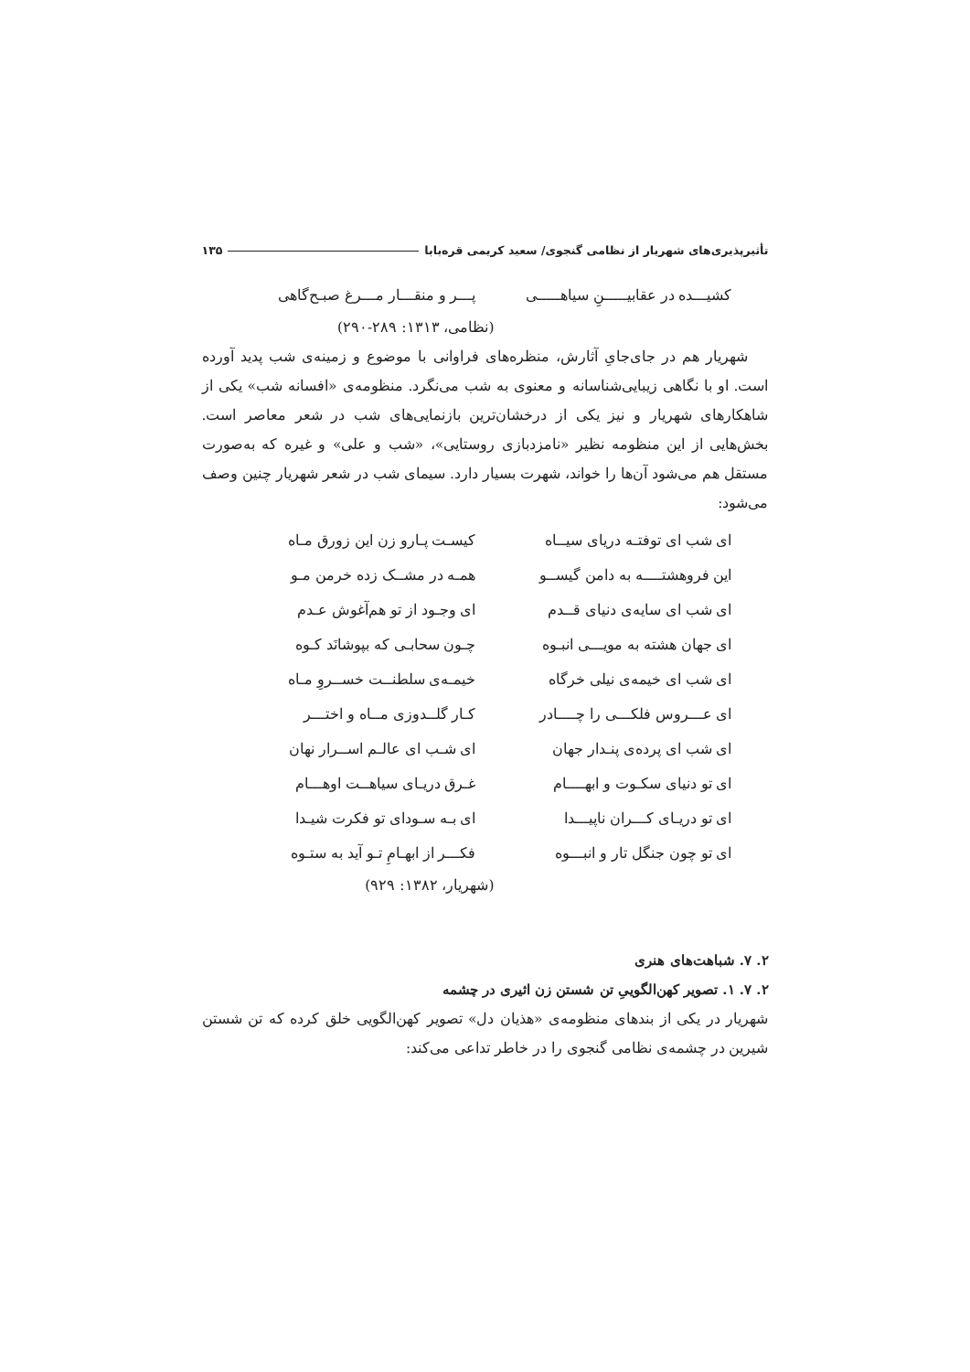تأثیرپذیری‌های شهریار از نظامی گنجوی/ سعید کریمی قره‌بابا ۱۳۵
| کشیـــده در عقابیـــــنِ سیاهـــــی | پـــر و منقـــار مـــرغ صبـح‌گاهی |
(نظامی، ۱۳۱۳: ۲۸۹-۲۹۰)
شهریار هم در جای‌جایِ آثارش، منظره‌های فراوانی با موضوع و زمینه‌ی شب پدید آورده است. او با نگاهی زیبایی‌شناسانه و معنوی به شب می‌نگرد. منظومه‌ی «افسانه شب» یکی از شاهکارهای شهریار و نیز یکی از درخشان‌ترین بازنمایی‌های شب در شعر معاصر است. بخش‌هایی از این منظومه نظیر «نامزدبازی روستایی»، «شب و علی» و غیره که به‌صورت مستقل هم می‌شود آن‌ها را خواند، شهرت بسیار دارد. سیمای شب در شعر شهریار چنین وصف می‌شود:
| ای شب ای توفتـه دریای سیــاه | کیسـت پـارو زن این زورق مـاه |
| این فروهشتــــه به دامن گیســو | همـه در مشــک زده خرمن مـو |
| ای شب ای سایه‌ی دنیای قــدم | ای وجـود از تو هم‌آغوش عـدم |
| ای جهان هشته به مویـــی انبـوه | چـون سحابـی که بپوشانَد کـوه |
| ای شب ای خیمه‌ی نیلی خرگاه | خیمـه‌ی سلطنــت خســروِ مـاه |
| ای عـــروس فلکـــی را چــــادر | کـار گلــدوزی مــاه و اختـــر |
| ای شب ای پرده‌ی پنـدار جهان | ای شـب ای عالـم اســرار نهان |
| ای تو دنیای سکـوت و ابهــــام | غـرق دریـای سیاهــت اوهـــام |
| ای تو دریـای کـــران ناپیـــدا | ای بـه سـودای تو فکرت شیـدا |
| ای تو چون جنگل تار و انبـــوه | فکـــر از ابهـامِ تـو آید به ستـوه |
(شهریار، ۱۳۸۲: ۹۲۹)
۲. ۷. شباهت‌های هنری
۲. ۷. ۱. تصویر کهن‌الگوییِ تن شستن زن اثیری در چشمه
شهریار در یکی از بندهای منظومه‌ی «هذیان دل» تصویر کهن‌الگویی خلق کرده که تن شستن شیرین در چشمه‌ی نظامی گنجوی را در خاطر تداعی می‌کند: